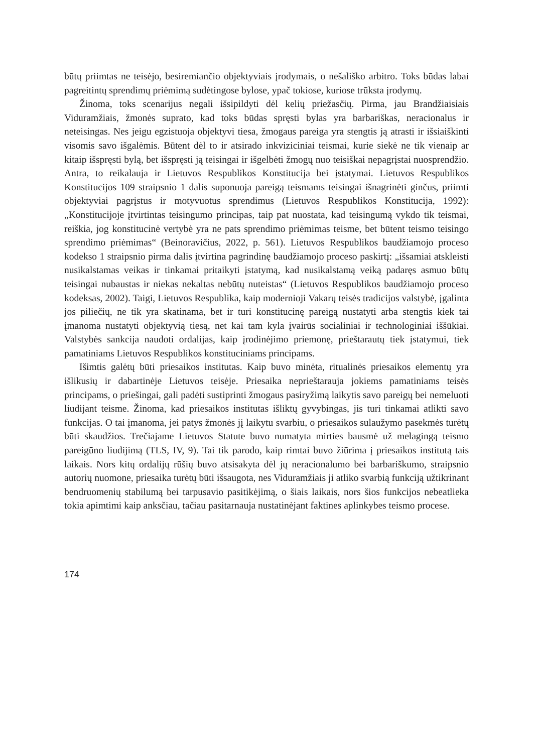būtų priimtas ne teisėjo, besiremiančio objektyviais įrodymais, o nešališko arbitro. Toks būdas labai pagreitintų sprendimų priėmimą sudėtingose bylose, ypač tokiose, kuriose trūksta įrodymų.
Žinoma, toks scenarijus negali išsipildyti dėl kelių priežasčių. Pirma, jau Brandžiaisiais Viduramžiais, žmonės suprato, kad toks būdas spręsti bylas yra barbariškas, neracionalus ir neteisingas. Nes jeigu egzistuoja objektyvi tiesa, žmogaus pareiga yra stengtis ją atrasti ir išsiaiškinti visomis savo išgalėmis. Būtent dėl to ir atsirado inkviziciniai teismai, kurie siekė ne tik vienaip ar kitaip išspręsti bylą, bet išspręsti ją teisingai ir išgelbėti žmogų nuo teisiškai nepagrįstai nuosprendžio. Antra, to reikalauja ir Lietuvos Respublikos Konstitucija bei įstatymai. Lietuvos Respublikos Konstitucijos 109 straipsnio 1 dalis suponuoja pareigą teismams teisingai išnagrinėti ginčus, priimti objektyviai pagrįstus ir motyvuotus sprendimus (Lietuvos Respublikos Konstitucija, 1992): „Konstitucijoje įtvirtintas teisingumo principas, taip pat nuostata, kad teisingumą vykdo tik teismai, reiškia, jog konstitucinė vertybė yra ne pats sprendimo priėmimas teisme, bet būtent teismo teisingo sprendimo priėmimas“ (Beinoravičius, 2022, p. 561). Lietuvos Respublikos baudžiamojo proceso kodekso 1 straipsnio pirma dalis įtvirtina pagrindinę baudžiamojo proceso paskirtį: „išsamiai atskleisti nusikalstamas veikas ir tinkamai pritaikyti įstatymą, kad nusikalstamą veiką padaręs asmuo būtų teisingai nubaustas ir niekas nekaltas nebūtų nuteistas“ (Lietuvos Respublikos baudžiamojo proceso kodeksas, 2002). Taigi, Lietuvos Respublika, kaip modernioji Vakarų teisės tradicijos valstybė, įgalinta jos piliečių, ne tik yra skatinama, bet ir turi konstitucinę pareigą nustatyti arba stengtis kiek tai įmanoma nustatyti objektyvią tiesą, net kai tam kyla įvairūs socialiniai ir technologiniai iššūkiai. Valstybės sankcija naudoti ordalijas, kaip įrodinėjimo priemonę, prieštarautų tiek įstatymui, tiek pamatiniams Lietuvos Respublikos konstituciniams principams.
Išimtis galėtų būti priesaikos institutas. Kaip buvo minėta, ritualinės priesaikos elementų yra išlikusių ir dabartinėje Lietuvos teisėje. Priesaika neprieštarauja jokiems pamatiniams teisės principams, o priešingai, gali padėti sustiprinti žmogaus pasiryžimą laikytis savo pareigų bei nemeluoti liudijant teisme. Žinoma, kad priesaikos institutas išliktų gyvybingas, jis turi tinkamai atlikti savo funkcijas. O tai įmanoma, jei patys žmonės jį laikytu svarbiu, o priesaikos sulaužymo pasekmės turėtų būti skaudžios. Trečiajame Lietuvos Statute buvo numatyta mirties bausmė už melagingą teismo pareigūno liudijimą (TLS, IV, 9). Tai tik parodo, kaip rimtai buvo žiūrima į priesaikos institutą tais laikais. Nors kitų ordalijų rūšių buvo atsisakyta dėl jų neracionalumo bei barbariškumo, straipsnio autorių nuomone, priesaika turėtų būti išsaugota, nes Viduramžiais ji atliko svarbią funkciją užtikrinant bendruomenių stabilumą bei tarpusavio pasitikėjimą, o šiais laikais, nors šios funkcijos nebeatlieka tokia apimtimi kaip anksčiau, tačiau pasitarnauja nustatinėjant faktines aplinkybes teismo procese.
174